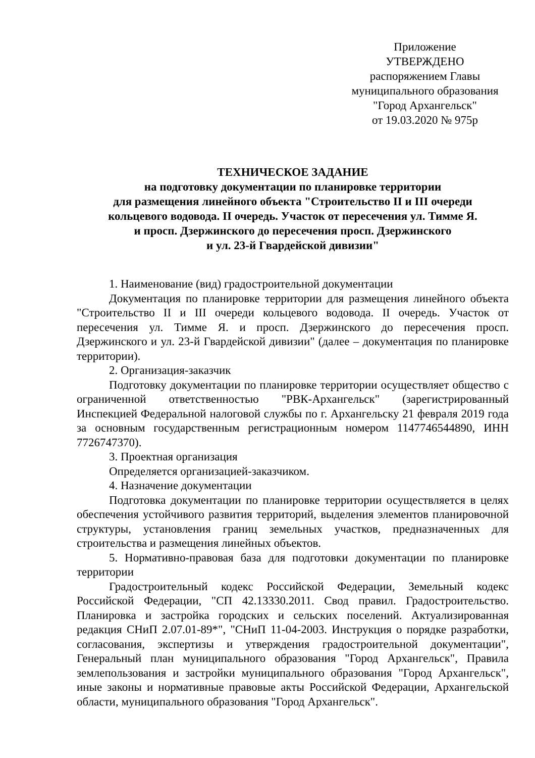Приложение
УТВЕРЖДЕНО
распоряжением Главы
муниципального образования
"Город Архангельск"
от 19.03.2020 № 975р
ТЕХНИЧЕСКОЕ ЗАДАНИЕ
на подготовку документации по планировке территории
для размещения линейного объекта "Строительство II и III очереди
кольцевого водовода. II очередь. Участок от пересечения ул. Тимме Я.
и просп. Дзержинского до пересечения просп. Дзержинского
и ул. 23-й Гвардейской дивизии"
1. Наименование (вид) градостроительной документации
Документация по планировке территории для размещения линейного объекта "Строительство II и III очереди кольцевого водовода. II очередь. Участок от пересечения ул. Тимме Я. и просп. Дзержинского до пересечения просп. Дзержинского и ул. 23-й Гвардейской дивизии" (далее – документация по планировке территории).
2. Организация-заказчик
Подготовку документации по планировке территории осуществляет общество с ограниченной ответственностью "РВК-Архангельск" (зарегистрированный Инспекцией Федеральной налоговой службы по г. Архангельску 21 февраля 2019 года за основным государственным регистрационным номером 1147746544890, ИНН 7726747370).
3. Проектная организация
Определяется организацией-заказчиком.
4. Назначение документации
Подготовка документации по планировке территории осуществляется в целях обеспечения устойчивого развития территорий, выделения элементов планировочной структуры, установления границ земельных участков, предназначенных для строительства и размещения линейных объектов.
5. Нормативно-правовая база для подготовки документации по планировке территории
Градостроительный кодекс Российской Федерации, Земельный кодекс Российской Федерации, "СП 42.13330.2011. Свод правил. Градостроительство. Планировка и застройка городских и сельских поселений. Актуализированная редакция СНиП 2.07.01-89*", "СНиП 11-04-2003. Инструкция о порядке разработки, согласования, экспертизы и утверждения градостроительной документации", Генеральный план муниципального образования "Город Архангельск", Правила землепользования и застройки муниципального образования "Город Архангельск", иные законы и нормативные правовые акты Российской Федерации, Архангельской области, муниципального образования "Город Архангельск".